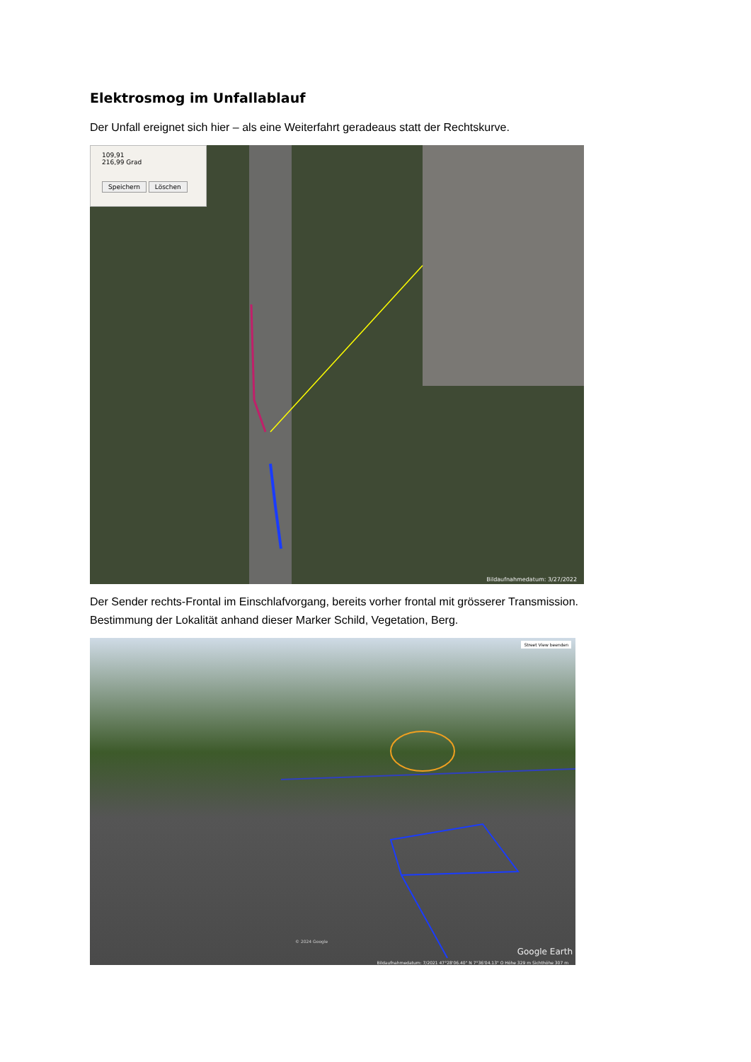Elektrosmog im Unfallablauf
Der Unfall ereignet sich hier – als eine Weiterfahrt geradeaus statt der Rechtskurve.
109,91
216,99 Grad
Speichern Löschen
Bildaufnahmedatum: 3/27/2022
Der Sender rechts-Frontal im Einschlafvorgang, bereits vorher frontal mit grösserer Transmission.
Bestimmung der Lokalität anhand dieser Marker Schild, Vegetation, Berg.
Street View beenden
© 2024 Google
Google Earth
Bildaufnahmedatum: 7/2021 47°28'06.40" N 7°36'04.13" O Höhe 329 m Sichthöhe 307 m